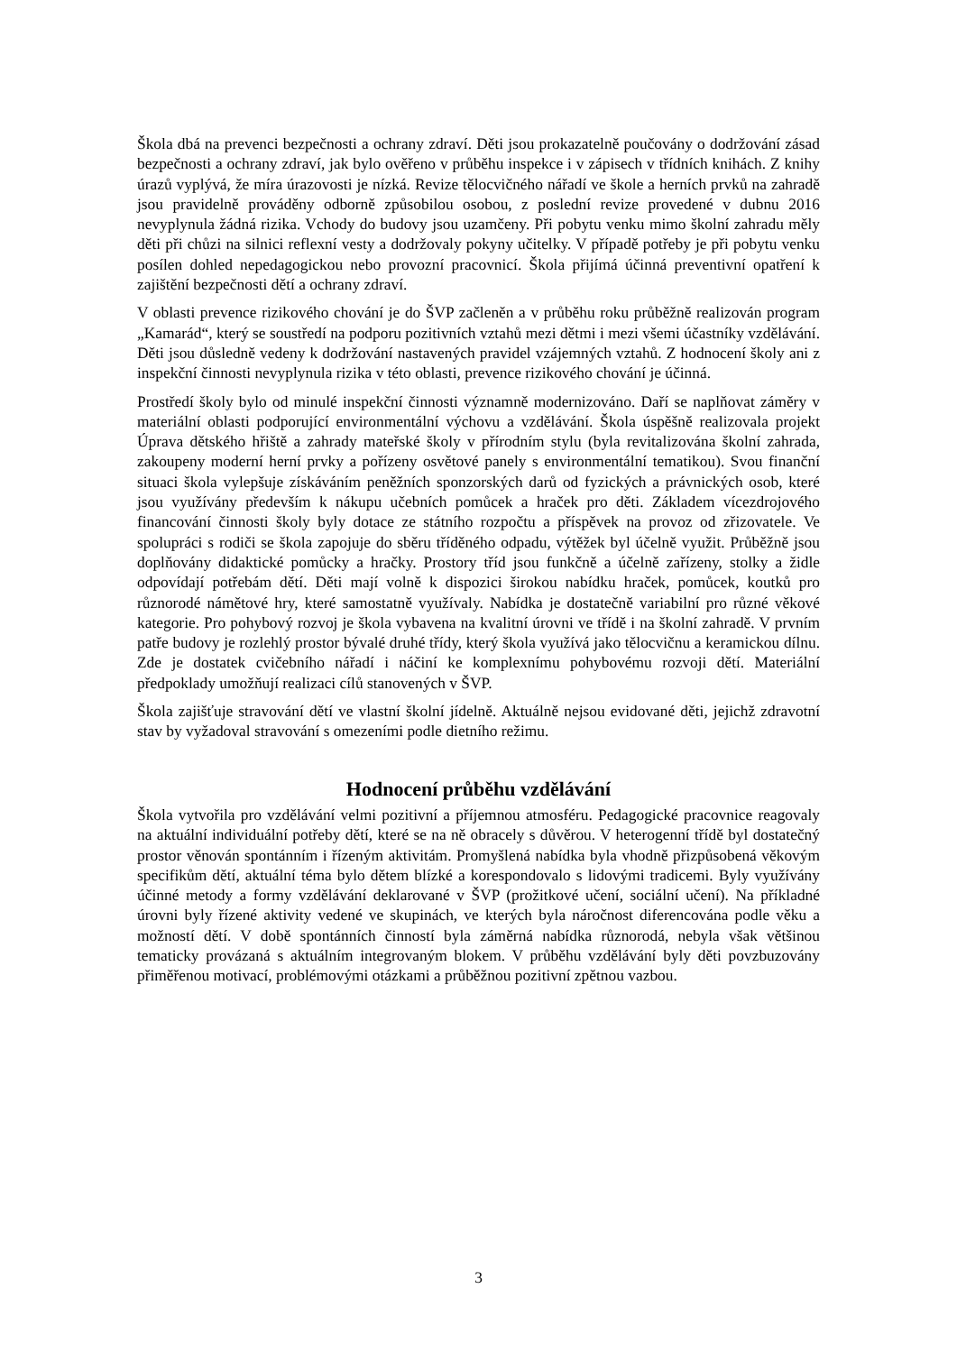Škola dbá na prevenci bezpečnosti a ochrany zdraví. Děti jsou prokazatelně poučovány o dodržování zásad bezpečnosti a ochrany zdraví, jak bylo ověřeno v průběhu inspekce i v zápisech v třídních knihách. Z knihy úrazů vyplývá, že míra úrazovosti je nízká. Revize tělocvičného nářadí ve škole a herních prvků na zahradě jsou pravidelně prováděny odborně způsobilou osobou, z poslední revize provedené v dubnu 2016 nevyplynula žádná rizika. Vchody do budovy jsou uzamčeny. Při pobytu venku mimo školní zahradu měly děti při chůzi na silnici reflexní vesty a dodržovaly pokyny učitelky. V případě potřeby je při pobytu venku posílen dohled nepedagogickou nebo provozní pracovnicí. Škola přijímá účinná preventivní opatření k zajištění bezpečnosti dětí a ochrany zdraví.
V oblasti prevence rizikového chování je do ŠVP začleněn a v průběhu roku průběžně realizován program „Kamarád“, který se soustředí na podporu pozitivních vztahů mezi dětmi i mezi všemi účastníky vzdělávání. Děti jsou důsledně vedeny k dodržování nastavených pravidel vzájemných vztahů. Z hodnocení školy ani z inspekční činnosti nevyplynula rizika v této oblasti, prevence rizikového chování je účinná.
Prostředí školy bylo od minulé inspekční činnosti významně modernizováno. Daří se naplňovat záměry v materiální oblasti podporující environmentální výchovu a vzdělávání. Škola úspěšně realizovala projekt Úprava dětského hřiště a zahrady mateřské školy v přírodním stylu (byla revitalizována školní zahrada, zakoupeny moderní herní prvky a pořízeny osvětové panely s environmentální tematikou). Svou finanční situaci škola vylepšuje získáváním peněžních sponzorských darů od fyzických a právnických osob, které jsou využívány především k nákupu učebních pomůcek a hraček pro děti. Základem vícezdrojového financování činnosti školy byly dotace ze státního rozpočtu a příspěvek na provoz od zřizovatele. Ve spolupráci s rodiči se škola zapojuje do sběru tříděného odpadu, výtěžek byl účelně využit. Průběžně jsou doplňovány didaktické pomůcky a hračky. Prostory tříd jsou funkčně a účelně zařízeny, stolky a židle odpovídají potřebám dětí. Děti mají volně k dispozici širokou nabídku hraček, pomůcek, koutků pro různorodé námětové hry, které samostatně využívaly. Nabídka je dostatečně variabilní pro různé věkové kategorie. Pro pohybový rozvoj je škola vybavena na kvalitní úrovni ve třídě i na školní zahradě. V prvním patře budovy je rozlehlý prostor bývalé druhé třídy, který škola využívá jako tělocvičnu a keramickou dílnu. Zde je dostatek cvičebního nářadí i náčiní ke komplexnímu pohybovému rozvoji dětí. Materiální předpoklady umožňují realizaci cílů stanovených v ŠVP.
Škola zajišťuje stravování dětí ve vlastní školní jídelně. Aktuálně nejsou evidované děti, jejichž zdravotní stav by vyžadoval stravování s omezeními podle dietního režimu.
Hodnocení průběhu vzdělávání
Škola vytvořila pro vzdělávání velmi pozitivní a příjemnou atmosféru. Pedagogické pracovnice reagovaly na aktuální individuální potřeby dětí, které se na ně obracely s důvěrou. V heterogenní třídě byl dostatečný prostor věnován spontánním i řízeným aktivitám. Promyšlená nabídka byla vhodně přizpůsobená věkovým specifikům dětí, aktuální téma bylo dětem blízké a korespondovalo s lidovými tradicemi. Byly využívány účinné metody a formy vzdělávání deklarované v ŠVP (prožitkové učení, sociální učení). Na příkladné úrovni byly řízené aktivity vedené ve skupinách, ve kterých byla náročnost diferencována podle věku a možností dětí. V době spontánních činností byla záměrná nabídka různorodá, nebyla však většinou tematicky provázaná s aktuálním integrovaným blokem. V průběhu vzdělávání byly děti povzbuzovány přiměřenou motivací, problémovými otázkami a průběžnou pozitivní zpětnou vazbou.
3